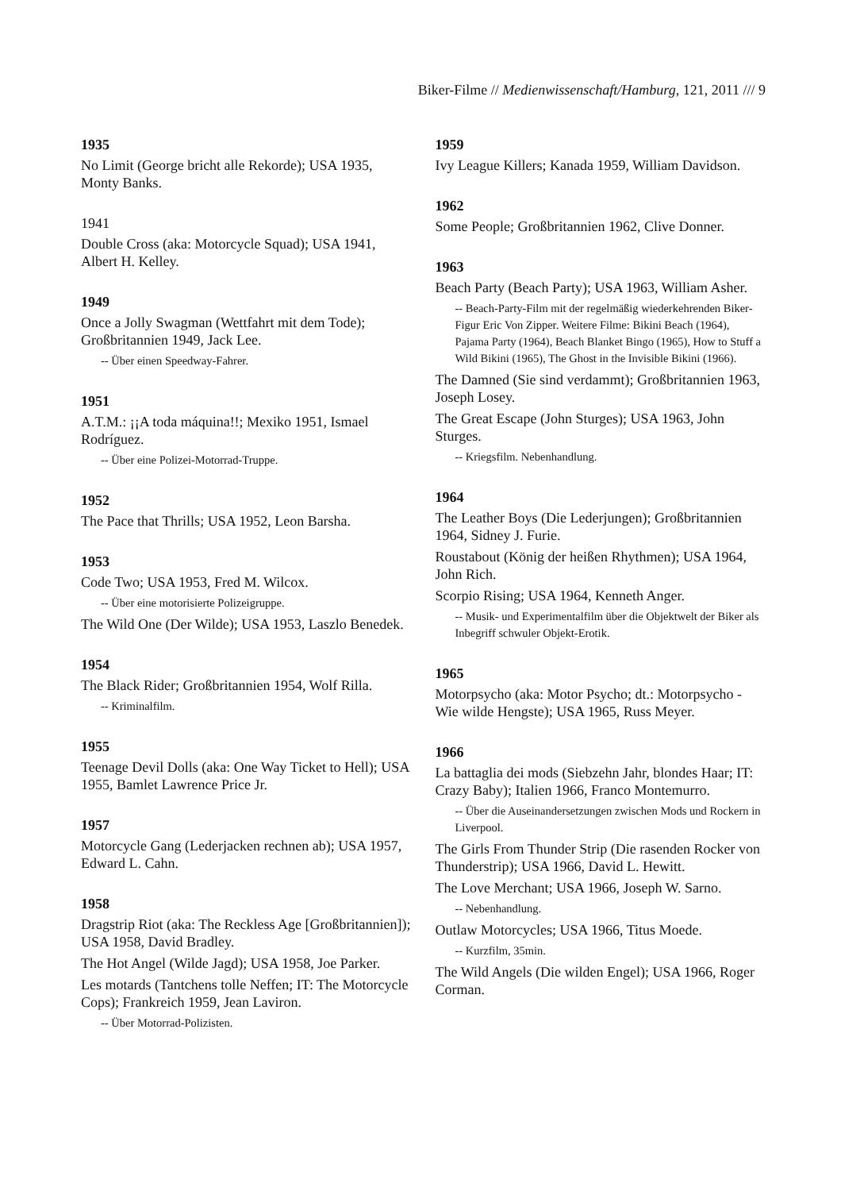Biker-Filme // Medienwissenschaft/Hamburg, 121, 2011 /// 9
1935
No Limit (George bricht alle Rekorde); USA 1935, Monty Banks.
1941
Double Cross (aka: Motorcycle Squad); USA 1941, Albert H. Kelley.
1949
Once a Jolly Swagman (Wettfahrt mit dem Tode); Großbritannien 1949, Jack Lee.
-- Über einen Speedway-Fahrer.
1951
A.T.M.: ¡¡A toda máquina!!; Mexiko 1951, Ismael Rodríguez.
-- Über eine Polizei-Motorrad-Truppe.
1952
The Pace that Thrills; USA 1952, Leon Barsha.
1953
Code Two; USA 1953, Fred M. Wilcox.
-- Über eine motorisierte Polizeigruppe.
The Wild One (Der Wilde); USA 1953, Laszlo Benedek.
1954
The Black Rider; Großbritannien 1954, Wolf Rilla.
-- Kriminalfilm.
1955
Teenage Devil Dolls (aka: One Way Ticket to Hell); USA 1955, Bamlet Lawrence Price Jr.
1957
Motorcycle Gang (Lederjacken rechnen ab); USA 1957, Edward L. Cahn.
1958
Dragstrip Riot (aka: The Reckless Age [Großbritannien]); USA 1958, David Bradley.
The Hot Angel (Wilde Jagd); USA 1958, Joe Parker.
Les motards (Tantchens tolle Neffen; IT: The Motorcycle Cops); Frankreich 1959, Jean Laviron.
-- Über Motorrad-Polizisten.
1959
Ivy League Killers; Kanada 1959, William Davidson.
1962
Some People; Großbritannien 1962, Clive Donner.
1963
Beach Party (Beach Party); USA 1963, William Asher.
-- Beach-Party-Film mit der regelmäßig wiederkehrenden Biker-Figur Eric Von Zipper. Weitere Filme: Bikini Beach (1964), Pajama Party (1964), Beach Blanket Bingo (1965), How to Stuff a Wild Bikini (1965), The Ghost in the Invisible Bikini (1966).
The Damned (Sie sind verdammt); Großbritannien 1963, Joseph Losey.
The Great Escape (John Sturges); USA 1963, John Sturges.
-- Kriegsfilm. Nebenhandlung.
1964
The Leather Boys (Die Lederjungen); Großbritannien 1964, Sidney J. Furie.
Roustabout (König der heißen Rhythmen); USA 1964, John Rich.
Scorpio Rising; USA 1964, Kenneth Anger.
-- Musik- und Experimentalfilm über die Objektwelt der Biker als Inbegriff schwuler Objekt-Erotik.
1965
Motorpsycho (aka: Motor Psycho; dt.: Motorpsycho - Wie wilde Hengste); USA 1965, Russ Meyer.
1966
La battaglia dei mods (Siebzehn Jahr, blondes Haar; IT: Crazy Baby); Italien 1966, Franco Montemurro.
-- Über die Auseinandersetzungen zwischen Mods und Rockern in Liverpool.
The Girls From Thunder Strip (Die rasenden Rocker von Thunderstrip); USA 1966, David L. Hewitt.
The Love Merchant; USA 1966, Joseph W. Sarno.
-- Nebenhandlung.
Outlaw Motorcycles; USA 1966, Titus Moede.
-- Kurzfilm, 35min.
The Wild Angels (Die wilden Engel); USA 1966, Roger Corman.